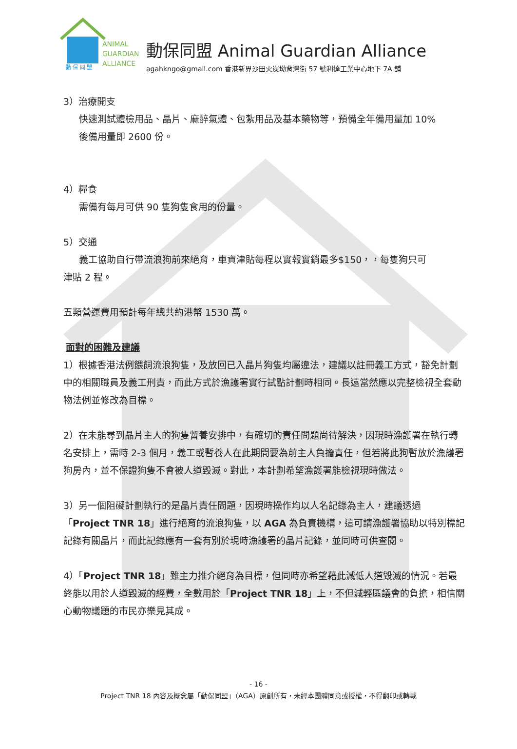動 保 同 盟
ANIMAL
GUARDIAN
ALLIANCE
動保同盟 Animal Guardian Alliance
agahkngo@gmail.com 香港新界沙田火炭坳背灣街 57 號利達工業中心地下 7A 舖
3）治療開支
快速測試體檢用品、晶片、麻醉氣體、包紮用品及基本藥物等，預備全年備用量加 10%
後備用量即 2600 份。
4）糧食
需備有每月可供 90 隻狗隻食用的份量。
5）交通
義工協助自行帶流浪狗前來絕育，車資津貼每程以實報實銷最多$150，，每隻狗只可
津貼 2 程。
五類營運費用預計每年總共約港幣 1530 萬。
面對的困難及建議
1）根據香港法例餵飼流浪狗隻，及放回已入晶片狗隻均屬違法，建議以註冊義工方式，豁免計劃中的相關職員及義工刑責，而此方式於漁護署實行試點計劃時相同。長遠當然應以完整檢視全套動物法例並修改為目標。
2）在未能尋到晶片主人的狗隻暫養安排中，有確切的責任問題尚待解決，因現時漁護署在執行轉名安排上，需時 2-3 個月，義工或暫養人在此期間要為前主人負擔責任，但若將此狗暫放於漁護署狗房內，並不保證狗隻不會被人道毀滅。對此，本計劃希望漁護署能檢視現時做法。
3）另一個阻礙計劃執行的是晶片責任問題，因現時操作均以人名記錄為主人，建議透過「Project TNR 18」進行絕育的流浪狗隻，以 AGA 為負責機構，這可請漁護署協助以特別標記記錄有關晶片，而此記錄應有一套有別於現時漁護署的晶片記錄，並同時可供查閱。
4）「Project TNR 18」雖主力推介絕育為目標，但同時亦希望藉此減低人道毀滅的情況。若最終能以用於人道毀滅的經費，全數用於「Project TNR 18」上，不但減輕區議會的負擔，相信關心動物議題的市民亦樂見其成。
- 16 -
Project TNR 18 內容及概念屬「動保同盟」（AGA）原創所有，未經本團體同意或授權，不得翻印或轉載